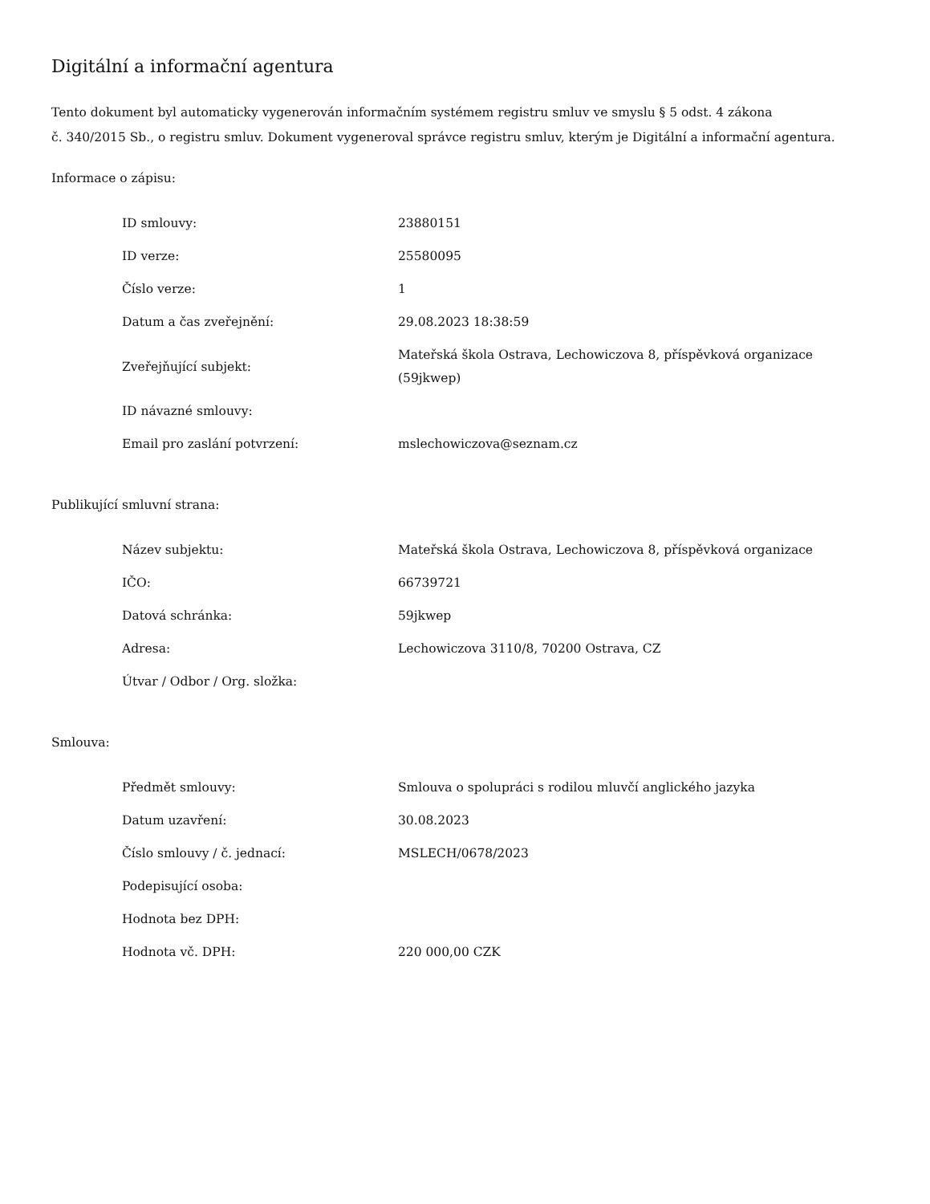Digitální a informační agentura
Tento dokument byl automaticky vygenerován informačním systémem registru smluv ve smyslu § 5 odst. 4 zákona
č. 340/2015 Sb., o registru smluv. Dokument vygeneroval správce registru smluv, kterým je Digitální a informační agentura.
Informace o zápisu:
| ID smlouvy: | 23880151 |
| ID verze: | 25580095 |
| Číslo verze: | 1 |
| Datum a čas zveřejnění: | 29.08.2023 18:38:59 |
| Zveřejňující subjekt: | Mateřská škola Ostrava, Lechowiczova 8, příspěvková organizace (59jkwep) |
| ID návazné smlouvy: | |
| Email pro zaslání potvrzení: | mslechowiczova@seznam.cz |
Publikující smluvní strana:
| Název subjektu: | Mateřská škola Ostrava, Lechowiczova 8, příspěvková organizace |
| IČO: | 66739721 |
| Datová schránka: | 59jkwep |
| Adresa: | Lechowiczova 3110/8, 70200 Ostrava, CZ |
| Útvar / Odbor / Org. složka: | |
Smlouva:
| Předmět smlouvy: | Smlouva o spolupráci s rodilou mluvčí anglického jazyka |
| Datum uzavření: | 30.08.2023 |
| Číslo smlouvy / č. jednací: | MSLECH/0678/2023 |
| Podepisující osoba: | |
| Hodnota bez DPH: | |
| Hodnota vč. DPH: | 220 000,00 CZK |